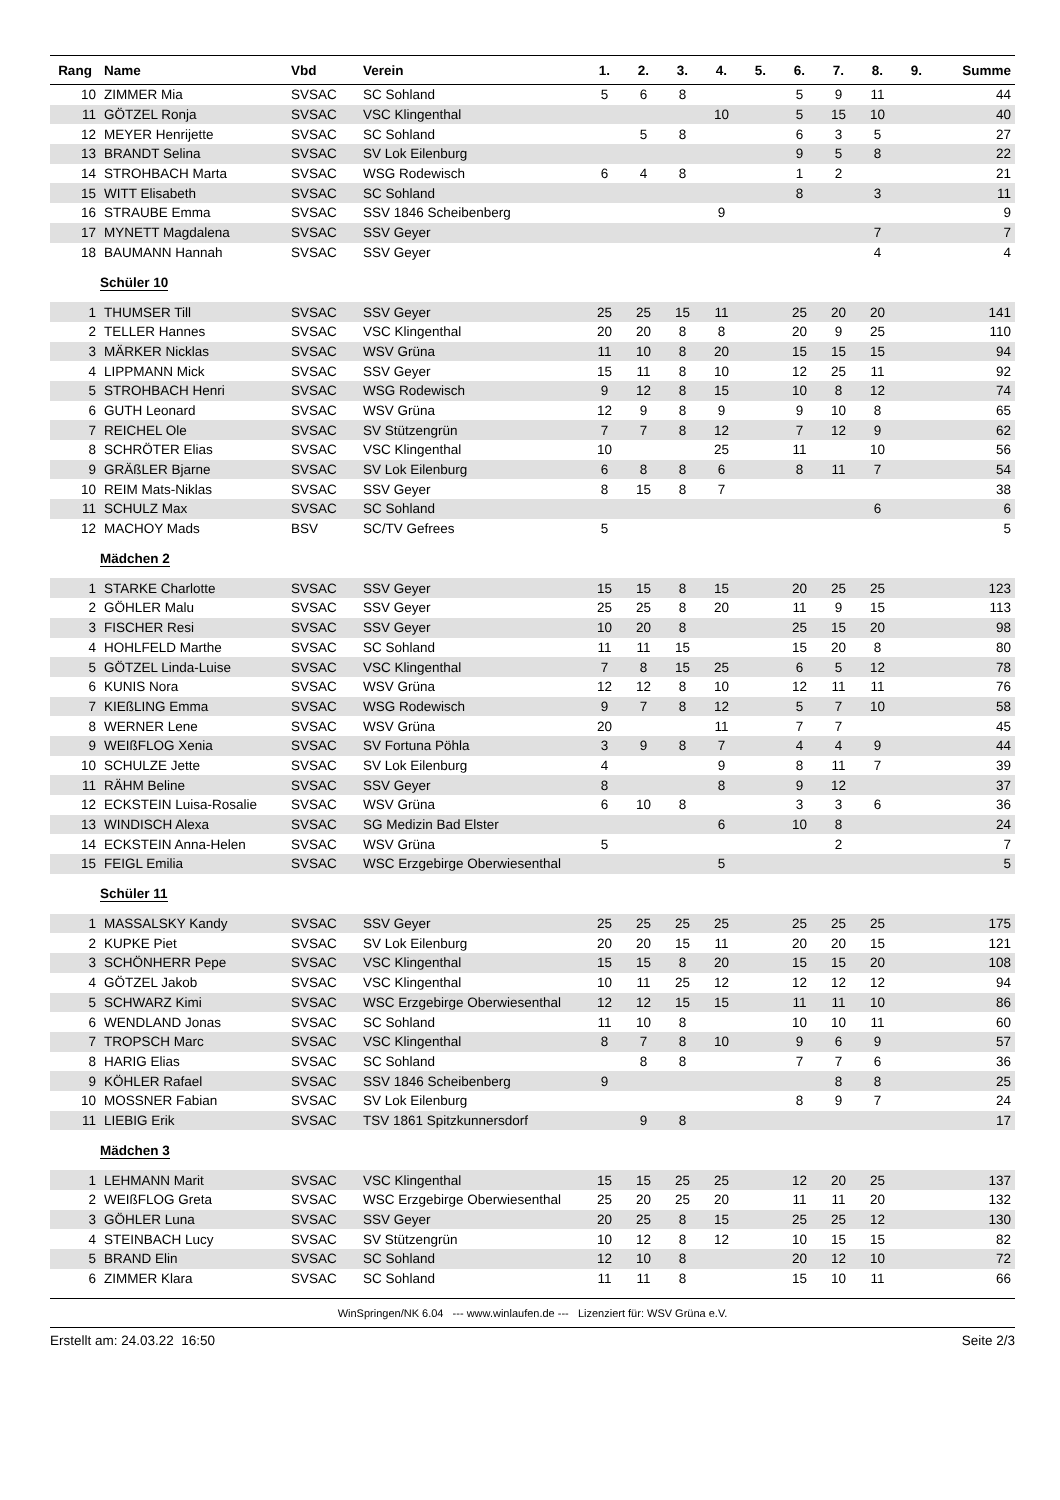| Rang | Name | Vbd | Verein | 1. | 2. | 3. | 4. | 5. | 6. | 7. | 8. | 9. | Summe |
| --- | --- | --- | --- | --- | --- | --- | --- | --- | --- | --- | --- | --- | --- |
| 10 | ZIMMER Mia | SVSAC | SC Sohland | 5 | 6 | 8 | | | 5 | 9 | 11 | | 44 |
| 11 | GÖTZEL Ronja | SVSAC | VSC Klingenthal | | | | 10 | | 5 | 15 | 10 | | 40 |
| 12 | MEYER Henrijette | SVSAC | SC Sohland | | 5 | 8 | | | 6 | 3 | 5 | | 27 |
| 13 | BRANDT Selina | SVSAC | SV Lok Eilenburg | | | | | | 9 | 5 | 8 | | 22 |
| 14 | STROHBACH Marta | SVSAC | WSG Rodewisch | 6 | 4 | 8 | | | 1 | 2 | | | 21 |
| 15 | WITT Elisabeth | SVSAC | SC Sohland | | | | | | 8 | | 3 | | 11 |
| 16 | STRAUBE Emma | SVSAC | SSV 1846 Scheibenberg | | | | 9 | | | | | | 9 |
| 17 | MYNETT Magdalena | SVSAC | SSV Geyer | | | | | | | | 7 | | 7 |
| 18 | BAUMANN Hannah | SVSAC | SSV Geyer | | | | | | | | 4 | | 4 |
| Schüler 10 | | | | | | | | | | | | | |
| 1 | THUMSER Till | SVSAC | SSV Geyer | 25 | 25 | 15 | 11 | | 25 | 20 | 20 | | 141 |
| 2 | TELLER Hannes | SVSAC | VSC Klingenthal | 20 | 20 | 8 | 8 | | 20 | 9 | 25 | | 110 |
| 3 | MÄRKER Nicklas | SVSAC | WSV Grüna | 11 | 10 | 8 | 20 | | 15 | 15 | 15 | | 94 |
| 4 | LIPPMANN Mick | SVSAC | SSV Geyer | 15 | 11 | 8 | 10 | | 12 | 25 | 11 | | 92 |
| 5 | STROHBACH Henri | SVSAC | WSG Rodewisch | 9 | 12 | 8 | 15 | | 10 | 8 | 12 | | 74 |
| 6 | GUTH Leonard | SVSAC | WSV Grüna | 12 | 9 | 8 | 9 | | 9 | 10 | 8 | | 65 |
| 7 | REICHEL Ole | SVSAC | SV Stützengrün | 7 | 7 | 8 | 12 | | 7 | 12 | 9 | | 62 |
| 8 | SCHRÖTER Elias | SVSAC | VSC Klingenthal | 10 | | | 25 | | 11 | | 10 | | 56 |
| 9 | GRÄßLER Bjarne | SVSAC | SV Lok Eilenburg | 6 | 8 | 8 | 6 | | 8 | 11 | 7 | | 54 |
| 10 | REIM Mats-Niklas | SVSAC | SSV Geyer | 8 | 15 | 8 | 7 | | | | | | 38 |
| 11 | SCHULZ Max | SVSAC | SC Sohland | | | | | | | | 6 | | 6 |
| 12 | MACHOY Mads | BSV | SC/TV Gefrees | 5 | | | | | | | | | 5 |
| Mädchen 2 | | | | | | | | | | | | | |
| 1 | STARKE Charlotte | SVSAC | SSV Geyer | 15 | 15 | 8 | 15 | | 20 | 25 | 25 | | 123 |
| 2 | GÖHLER Malu | SVSAC | SSV Geyer | 25 | 25 | 8 | 20 | | 11 | 9 | 15 | | 113 |
| 3 | FISCHER Resi | SVSAC | SSV Geyer | 10 | 20 | 8 | | | 25 | 15 | 20 | | 98 |
| 4 | HOHLFELD Marthe | SVSAC | SC Sohland | 11 | 11 | 15 | | | 15 | 20 | 8 | | 80 |
| 5 | GÖTZEL Linda-Luise | SVSAC | VSC Klingenthal | 7 | 8 | 15 | 25 | | 6 | 5 | 12 | | 78 |
| 6 | KUNIS Nora | SVSAC | WSV Grüna | 12 | 12 | 8 | 10 | | 12 | 11 | 11 | | 76 |
| 7 | KIEßLING Emma | SVSAC | WSG Rodewisch | 9 | 7 | 8 | 12 | | 5 | 7 | 10 | | 58 |
| 8 | WERNER Lene | SVSAC | WSV Grüna | 20 | | | 11 | | 7 | 7 | | | 45 |
| 9 | WEIßFLOG Xenia | SVSAC | SV Fortuna Pöhla | 3 | 9 | 8 | 7 | | 4 | 4 | 9 | | 44 |
| 10 | SCHULZE Jette | SVSAC | SV Lok Eilenburg | 4 | | | 9 | | 8 | 11 | 7 | | 39 |
| 11 | RÄHM Beline | SVSAC | SSV Geyer | 8 | | | 8 | | 9 | 12 | | | 37 |
| 12 | ECKSTEIN Luisa-Rosalie | SVSAC | WSV Grüna | 6 | 10 | 8 | | | 3 | 3 | 6 | | 36 |
| 13 | WINDISCH Alexa | SVSAC | SG Medizin Bad Elster | | | | 6 | | 10 | 8 | | | 24 |
| 14 | ECKSTEIN Anna-Helen | SVSAC | WSV Grüna | 5 | | | | | | 2 | | | 7 |
| 15 | FEIGL Emilia | SVSAC | WSC Erzgebirge Oberwiesenthal | | | | 5 | | | | | | 5 |
| Schüler 11 | | | | | | | | | | | | | |
| 1 | MASSALSKY Kandy | SVSAC | SSV Geyer | 25 | 25 | 25 | 25 | | 25 | 25 | 25 | | 175 |
| 2 | KUPKE Piet | SVSAC | SV Lok Eilenburg | 20 | 20 | 15 | 11 | | 20 | 20 | 15 | | 121 |
| 3 | SCHÖNHERR Pepe | SVSAC | VSC Klingenthal | 15 | 15 | 8 | 20 | | 15 | 15 | 20 | | 108 |
| 4 | GÖTZEL Jakob | SVSAC | VSC Klingenthal | 10 | 11 | 25 | 12 | | 12 | 12 | 12 | | 94 |
| 5 | SCHWARZ Kimi | SVSAC | WSC Erzgebirge Oberwiesenthal | 12 | 12 | 15 | 15 | | 11 | 11 | 10 | | 86 |
| 6 | WENDLAND Jonas | SVSAC | SC Sohland | 11 | 10 | 8 | | | 10 | 10 | 11 | | 60 |
| 7 | TROPSCH Marc | SVSAC | VSC Klingenthal | 8 | 7 | 8 | 10 | | 9 | 6 | 9 | | 57 |
| 8 | HARIG Elias | SVSAC | SC Sohland | | 8 | 8 | | | 7 | 7 | 6 | | 36 |
| 9 | KÖHLER Rafael | SVSAC | SSV 1846 Scheibenberg | 9 | | | | | | 8 | 8 | | 25 |
| 10 | MOSSNER Fabian | SVSAC | SV Lok Eilenburg | | | | | | 8 | 9 | 7 | | 24 |
| 11 | LIEBIG Erik | SVSAC | TSV 1861 Spitzkunnersdorf | | 9 | 8 | | | | | | | 17 |
| Mädchen 3 | | | | | | | | | | | | | |
| 1 | LEHMANN Marit | SVSAC | VSC Klingenthal | 15 | 15 | 25 | 25 | | 12 | 20 | 25 | | 137 |
| 2 | WEIßFLOG Greta | SVSAC | WSC Erzgebirge Oberwiesenthal | 25 | 20 | 25 | 20 | | 11 | 11 | 20 | | 132 |
| 3 | GÖHLER Luna | SVSAC | SSV Geyer | 20 | 25 | 8 | 15 | | 25 | 25 | 12 | | 130 |
| 4 | STEINBACH Lucy | SVSAC | SV Stützengrün | 10 | 12 | 8 | 12 | | 10 | 15 | 15 | | 82 |
| 5 | BRAND Elin | SVSAC | SC Sohland | 12 | 10 | 8 | | | 20 | 12 | 10 | | 72 |
| 6 | ZIMMER Klara | SVSAC | SC Sohland | 11 | 11 | 8 | | | 15 | 10 | 11 | | 66 |
WinSpringen/NK 6.04 --- www.winlaufen.de --- Lizenziert für: WSV Grüna e.V.
Erstellt am: 24.03.22 16:50 Seite 2/3